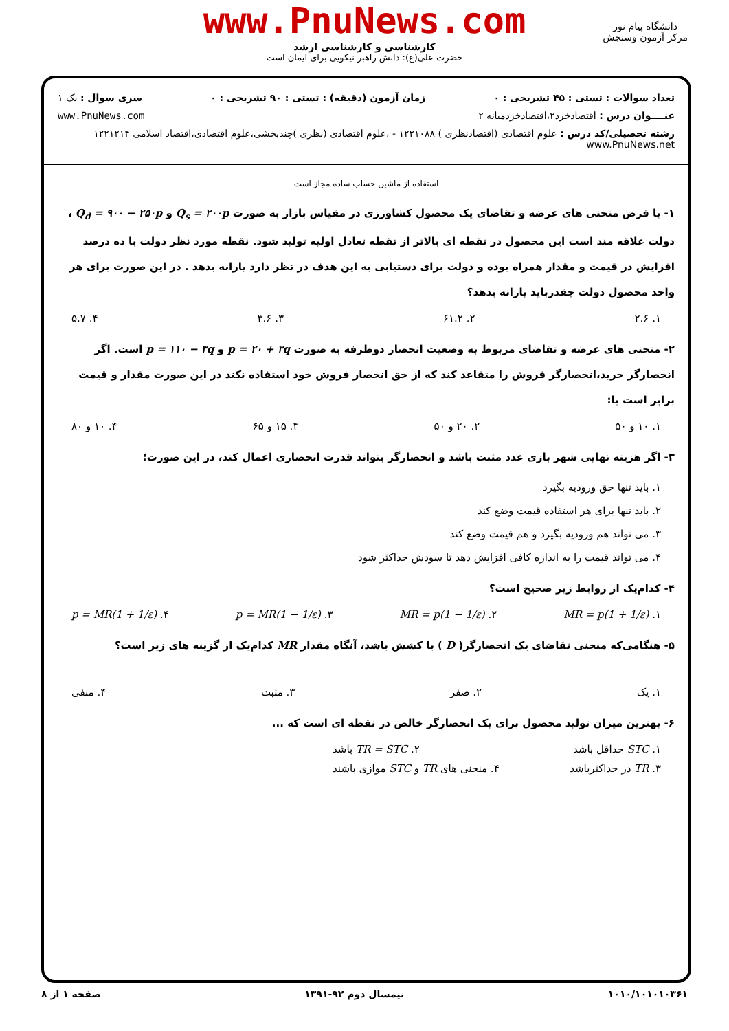www.PnuNews.com
کارشناسی و کارشناسی ارشد
حضرت علی(ع): دانش راهبر نیکویی برای ایمان است
دانشگاه پیام نور
مرکز آزمون وسنجش
تعداد سوالات : تستی : ۴۵ تشریحی : ۰ زمان آزمون (دقیقه) : تستی : ۹۰ تشریحی : ۰ سری سوال : یک ۱
عنــــوان درس : اقتصادخرد۲،اقتصادخردمیانه ۲ www.PnuNews.com
رشته تحصیلی/کد درس : علوم اقتصادی (اقتصادنظری ) ۱۲۲۱۰۸۸ - ،علوم اقتصادی (نظری )چندبخشی،علوم اقتصادی،اقتصاد اسلامی ۱۲۲۱۲۱۴ www.PnuNews.net
استفاده از ماشین حساب ساده مجاز است
۱- با فرض منحنی های عرضه و تقاضای یک محصول کشاورزی در مقیاس بازار به صورت Q<sub>s</sub> = ۲۰۰p و Q<sub>d</sub> = ۹۰۰ − ۲۵۰p ، دولت علاقه مند است این محصول در نقطه ای بالاتر از نقطه تعادل اولیه تولید شود. نقطه مورد نظر دولت با ده درصد افزایش در قیمت و مقدار همراه بوده و دولت برای دستیابی به این هدف در نظر دارد یارانه بدهد . در این صورت برای هر واحد محصول دولت چقدرباید یارانه بدهد؟
۱. ۲.۶ ۲. ۶۱.۲ ۳. ۳.۶ ۴. ۵.۷
۲- منحنی های عرضه و تقاضای مربوط به وضعیت انحصار دوطرفه به صورت p = ۲۰ + ۳q و p = ۱۱۰ − ۳q است. اگر انحصارگر خرید،انحصارگر فروش را متقاعد کند که از حق انحصار فروش خود استفاده نکند در این صورت مقدار و قیمت برابر است با:
۱. ۱۰ و ۵۰ ۲. ۲۰ و ۵۰ ۳. ۱۵ و ۶۵ ۴. ۱۰ و ۸۰
۳- اگر هزینه نهایی شهر بازی عدد مثبت باشد و انحصارگر بتواند قدرت انحصاری اعمال کند، در این صورت؛
۱. باید تنها حق ورودیه بگیرد
۲. باید تنها برای هر استفاده قیمت وضع کند
۳. می تواند هم ورودیه بگیرد و هم قیمت وضع کند
۴. می تواند قیمت را به اندازه کافی افزایش دهد تا سودش حداکثر شود
۴- کدام‌یک از روابط زیر صحیح است؟
۱. MR = p(1 + 1/ε) ۲. MR = p(1 − 1/ε) ۳. p = MR(1 − 1/ε) ۴. p = MR(1 + 1/ε)
۵- هنگامی‌که منحنی تقاضای یک انحصارگر( D ) با کشش باشد، آنگاه مقدار MR کدام‌یک از گزینه های زیر است؟
۱. یک ۲. صفر ۳. مثبت ۴. منفی
۶- بهترین میزان تولید محصول برای یک انحصارگر خالص در نقطه ای است که ...
۱. STC حداقل باشد ۲. TR = STC باشد
۳. TR در حداکثرباشد ۴. منحنی های TR و STC موازی باشند
۱۰۱۰/۱۰۱۰۱۰۳۶۱ نیمسال دوم ۹۲-۱۳۹۱ صفحه ۱ از ۸